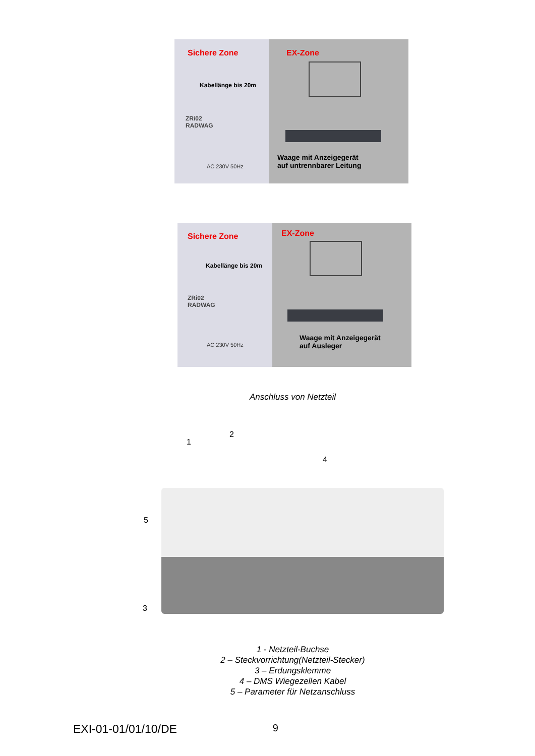Sichere Zone EX-Zone
Kabellänge bis 20m
ZRi02
RADWAG
AC 230V 50Hz
Waage mit Anzeigegerät
auf untrennbarer Leitung
Sichere Zone EX-Zone
Kabellänge bis 20m
ZRi02
RADWAG
AC 230V 50Hz
Waage mit Anzeigegerät
auf Ausleger
Anschluss von Netzteil
1
2
4
5
3
1 - Netzteil-Buchse
2 – Steckvorrichtung(Netzteil-Stecker)
3 – Erdungsklemme
4 – DMS Wiegezellen Kabel
5 – Parameter für Netzanschluss
EXI-01-01/01/10/DE 9